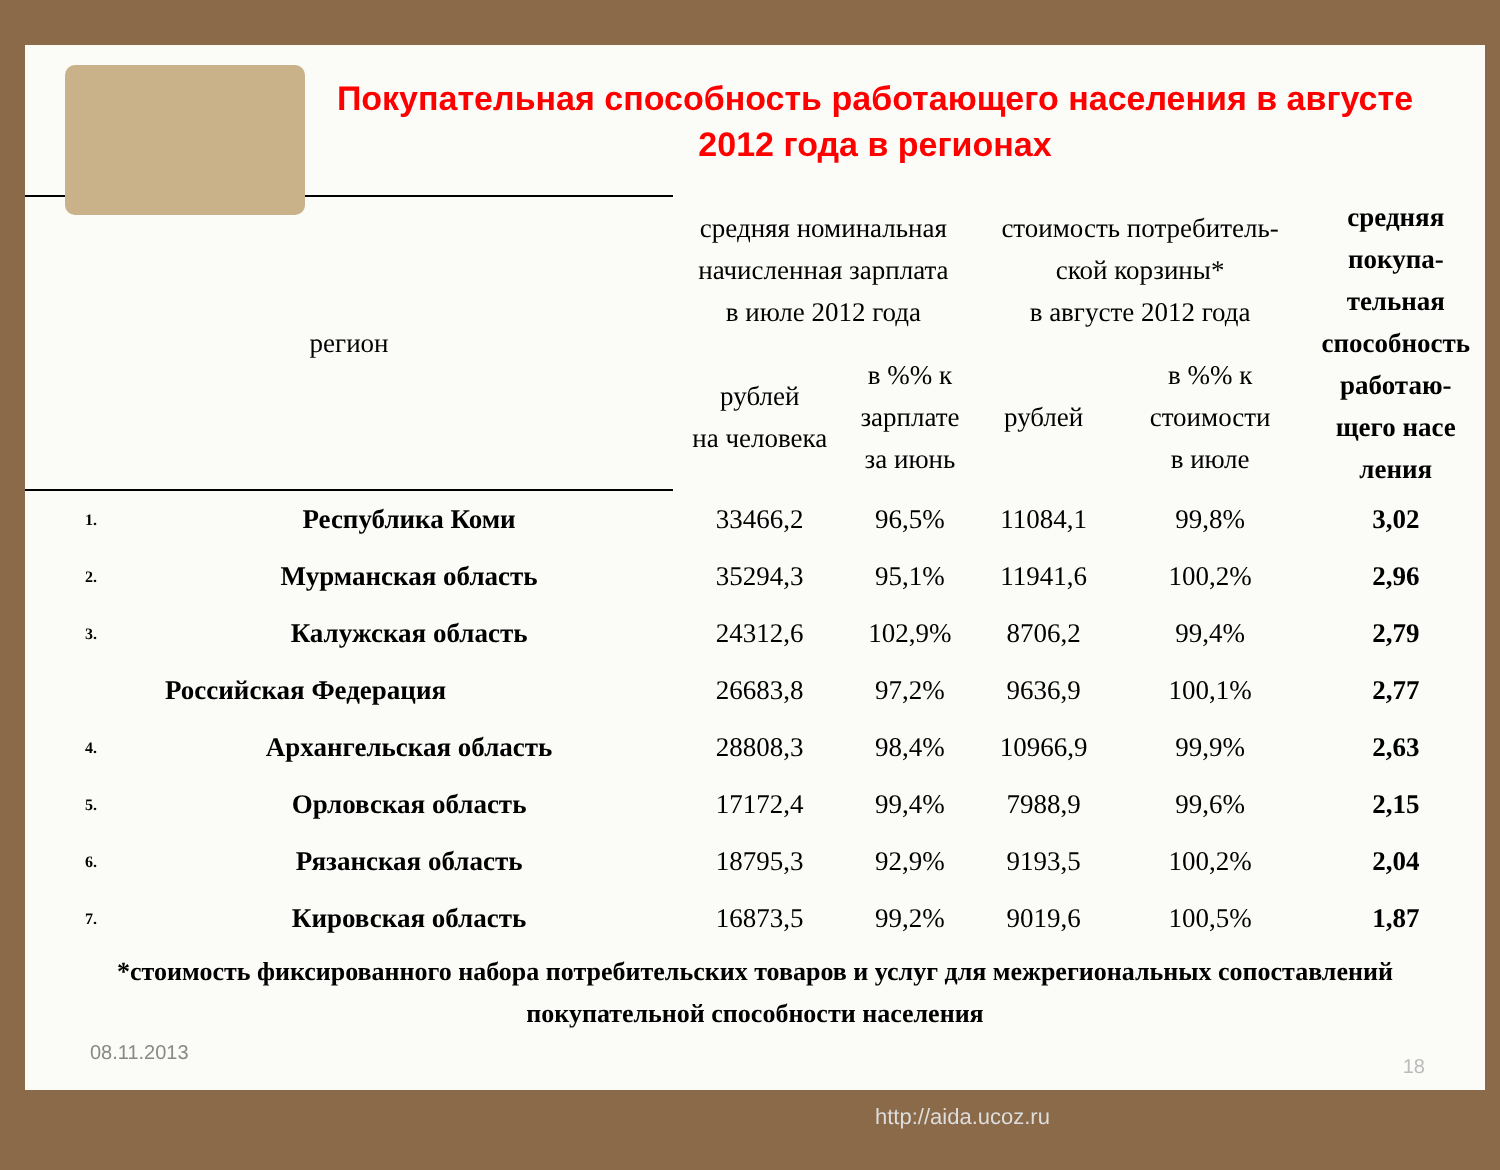Покупательная способность работающего населения в августе 2012 года в регионах
| регион | | средняя номинальная начисленная зарплата в июле 2012 года | | стоимость потребитель- ской корзины* в августе 2012 года | | средняя покупа- тельная способность работаю- щего насе ления |
| --- | --- | --- | --- | --- | --- | --- |
| | | рублей на человека | в %% к зарплате за июнь | рублей | в %% к стоимости в июле | |
| 1. | Республика Коми | 33466,2 | 96,5% | 11084,1 | 99,8% | 3,02 |
| 2. | Мурманская область | 35294,3 | 95,1% | 11941,6 | 100,2% | 2,96 |
| 3. | Калужская область | 24312,6 | 102,9% | 8706,2 | 99,4% | 2,79 |
| | Российская Федерация | 26683,8 | 97,2% | 9636,9 | 100,1% | 2,77 |
| 4. | Архангельская область | 28808,3 | 98,4% | 10966,9 | 99,9% | 2,63 |
| 5. | Орловская область | 17172,4 | 99,4% | 7988,9 | 99,6% | 2,15 |
| 6. | Рязанская область | 18795,3 | 92,9% | 9193,5 | 100,2% | 2,04 |
| 7. | Кировская область | 16873,5 | 99,2% | 9019,6 | 100,5% | 1,87 |
*стоимость фиксированного набора потребительских товаров и услуг для межрегиональных сопоставлений
покупательной способности населения
08.11.2013
18
http://aida.ucoz.ru